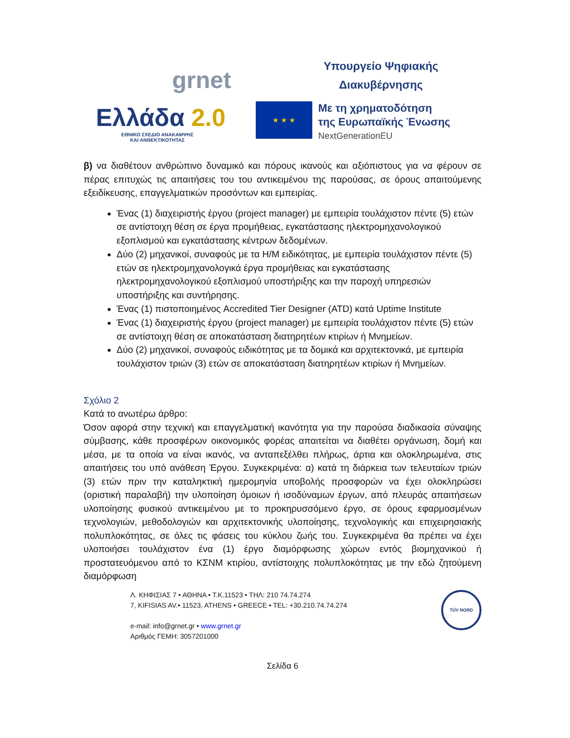grnet
Ελλάδα 2.0
ΕΘΝΙΚΟ ΣΧΕΔΙΟ ΑΝΑΚΑΜΨΗΣ
ΚΑΙ ΑΝΘΕΚΤΙΚΟΤΗΤΑΣ
Υπουργείο Ψηφιακής
Διακυβέρνησης
★ ★ ★
Με τη χρηματοδότηση
της Ευρωπαϊκής Ένωσης
NextGenerationEU
β) να διαθέτουν ανθρώπινο δυναμικό και πόρους ικανούς και αξιόπιστους για να φέρουν σε πέρας επιτυχώς τις απαιτήσεις του του αντικειμένου της παρούσας, σε όρους απαιτούμενης εξειδίκευσης, επαγγελματικών προσόντων και εμπειρίας.
Ένας (1) διαχειριστής έργου (project manager) με εμπειρία τουλάχιστον πέντε (5) ετών σε αντίστοιχη θέση σε έργα προμήθειας, εγκατάστασης ηλεκτρομηχανολογικού εξοπλισμού και εγκατάστασης κέντρων δεδομένων.
Δύο (2) μηχανικοί, συναφούς με τα Η/Μ ειδικότητας, με εμπειρία τουλάχιστον πέντε (5) ετών σε ηλεκτρομηχανολογικά έργα προμήθειας και εγκατάστασης ηλεκτρομηχανολογικού εξοπλισμού υποστήριξης και την παροχή υπηρεσιών υποστήριξης και συντήρησης.
Ένας (1) πιστοποιημένος Accredited Tier Designer (ATD) κατά Uptime Institute
Ένας (1) διαχειριστής έργου (project manager) με εμπειρία τουλάχιστον πέντε (5) ετών σε αντίστοιχη θέση σε αποκατάσταση διατηρητέων κτιρίων ή Μνημείων.
Δύο (2) μηχανικοί, συναφούς ειδικότητας με τα δομικά και αρχιτεκτονικά, με εμπειρία τουλάχιστον τριών (3) ετών σε αποκατάσταση διατηρητέων κτιρίων ή Μνημείων.
Σχόλιο 2
Κατά το ανωτέρω άρθρο:
Όσον αφορά στην τεχνική και επαγγελματική ικανότητα για την παρούσα διαδικασία σύναψης σύμβασης, κάθε προσφέρων οικονομικός φορέας απαιτείται να διαθέτει οργάνωση, δομή και μέσα, με τα οποία να είναι ικανός, να ανταπεξέλθει πλήρως, άρτια και ολοκληρωμένα, στις απαιτήσεις του υπό ανάθεση Έργου. Συγκεκριμένα: α) κατά τη διάρκεια των τελευταίων τριών (3) ετών πριν την καταληκτική ημερομηνία υποβολής προσφορών να έχει ολοκληρώσει (οριστική παραλαβή) την υλοποίηση όμοιων ή ισοδύναμων έργων, από πλευράς απαιτήσεων υλοποίησης φυσικού αντικειμένου με το προκηρυσσόμενο έργο, σε όρους εφαρμοσμένων τεχνολογιών, μεθοδολογιών και αρχιτεκτονικής υλοποίησης, τεχνολογικής και επιχειρησιακής πολυπλοκότητας, σε όλες τις φάσεις του κύκλου ζωής του. Συγκεκριμένα θα πρέπει να έχει υλοποιήσει τουλάχιστον ένα (1) έργο διαμόρφωσης χώρων εντός βιομηχανικού ή προστατευόμενου από το ΚΣΝΜ κτιρίου, αντίστοιχης πολυπλοκότητας με την εδώ ζητούμενη διαμόρφωση
Λ. ΚΗΦΙΣΙΑΣ 7 • ΑΘΗΝΑ • Τ.Κ.11523 • ΤΗΛ: 210 74.74.274
7, KIFISIAS AV.• 11523, ATHENS • GREECE • TEL: +30.210.74.74.274
e-mail: info@grnet.gr • www.grnet.gr
Αριθμός ΓΕΜΗ: 3057201000
TÜV NORD
Σελίδα 6